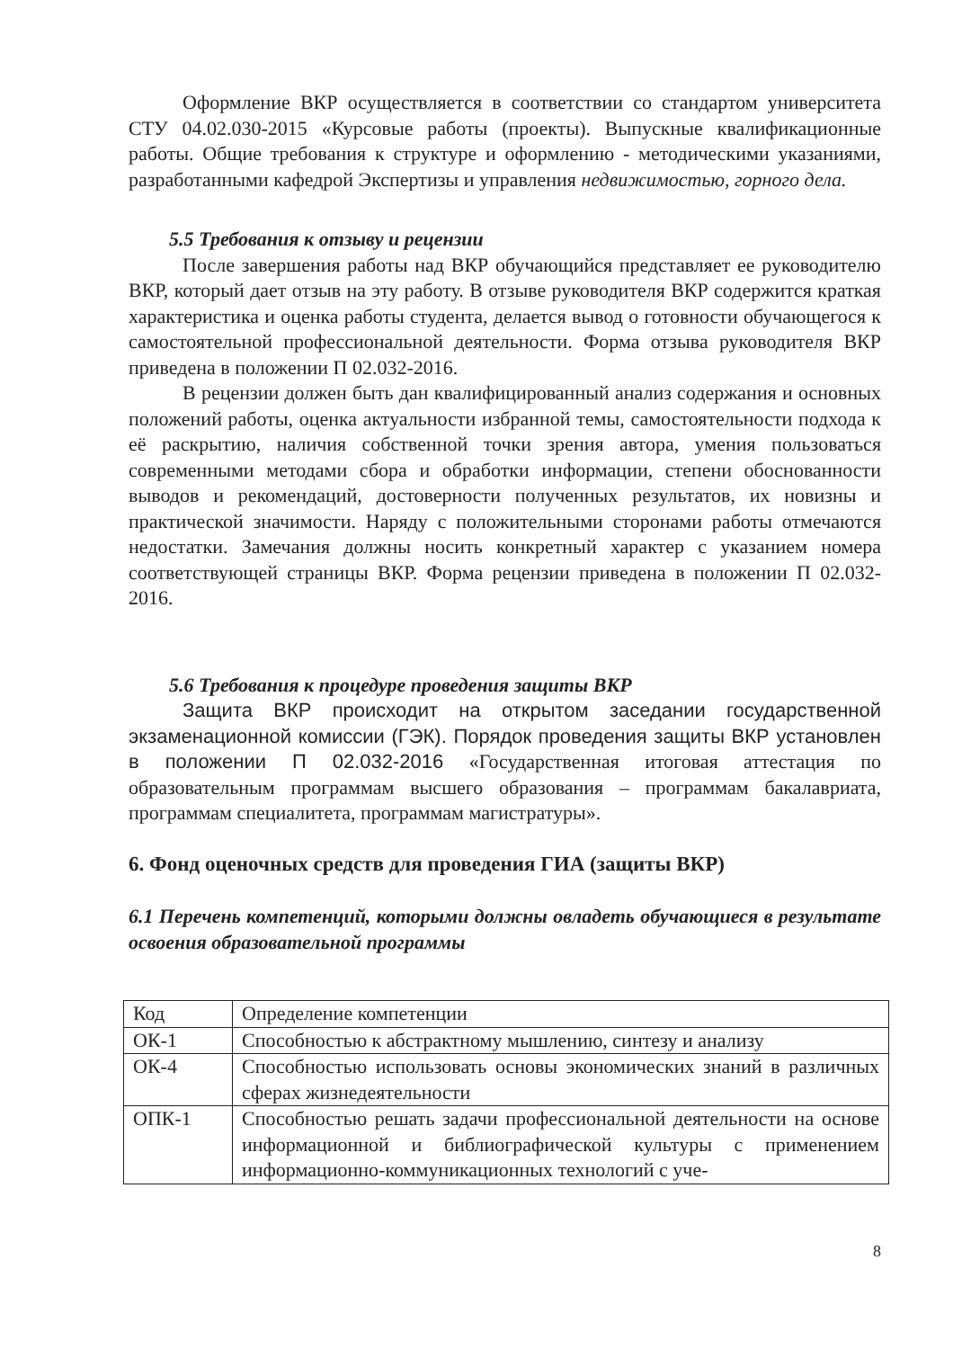Оформление ВКР осуществляется в соответствии со стандартом университета СТУ 04.02.030-2015 «Курсовые работы (проекты). Выпускные квалификационные работы. Общие требования к структуре и оформлению - методическими указаниями, разработанными кафедрой Экспертизы и управления недвижимостью, горного дела.
5.5 Требования к отзыву и рецензии
После завершения работы над ВКР обучающийся представляет ее руководителю ВКР, который дает отзыв на эту работу. В отзыве руководителя ВКР содержится краткая характеристика и оценка работы студента, делается вывод о готовности обучающегося к самостоятельной профессиональной деятельности. Форма отзыва руководителя ВКР приведена в положении П 02.032-2016.
В рецензии должен быть дан квалифицированный анализ содержания и основных положений работы, оценка актуальности избранной темы, самостоятельности подхода к её раскрытию, наличия собственной точки зрения автора, умения пользоваться современными методами сбора и обработки информации, степени обоснованности выводов и рекомендаций, достоверности полученных результатов, их новизны и практической значимости. Наряду с положительными сторонами работы отмечаются недостатки. Замечания должны носить конкретный характер с указанием номера соответствующей страницы ВКР. Форма рецензии приведена в положении П 02.032-2016.
5.6 Требования к процедуре проведения защиты ВКР
Защита ВКР происходит на открытом заседании государственной экзаменационной комиссии (ГЭК). Порядок проведения защиты ВКР установлен в положении П 02.032-2016 «Государственная итоговая аттестация по образовательным программам высшего образования – программам бакалавриата, программам специалитета, программам магистратуры».
6. Фонд оценочных средств для проведения ГИА (защиты ВКР)
6.1 Перечень компетенций, которыми должны овладеть обучающиеся в результате освоения образовательной программы
| Код | Определение компетенции |
| ОК-1 | Способностью к абстрактному мышлению, синтезу и анализу |
| ОК-4 | Способностью использовать основы экономических знаний в различных сферах жизнедеятельности |
| ОПК-1 | Способностью решать задачи профессиональной деятельности на основе информационной и библиографической культуры с применением информационно-коммуникационных технологий с уче- |
8